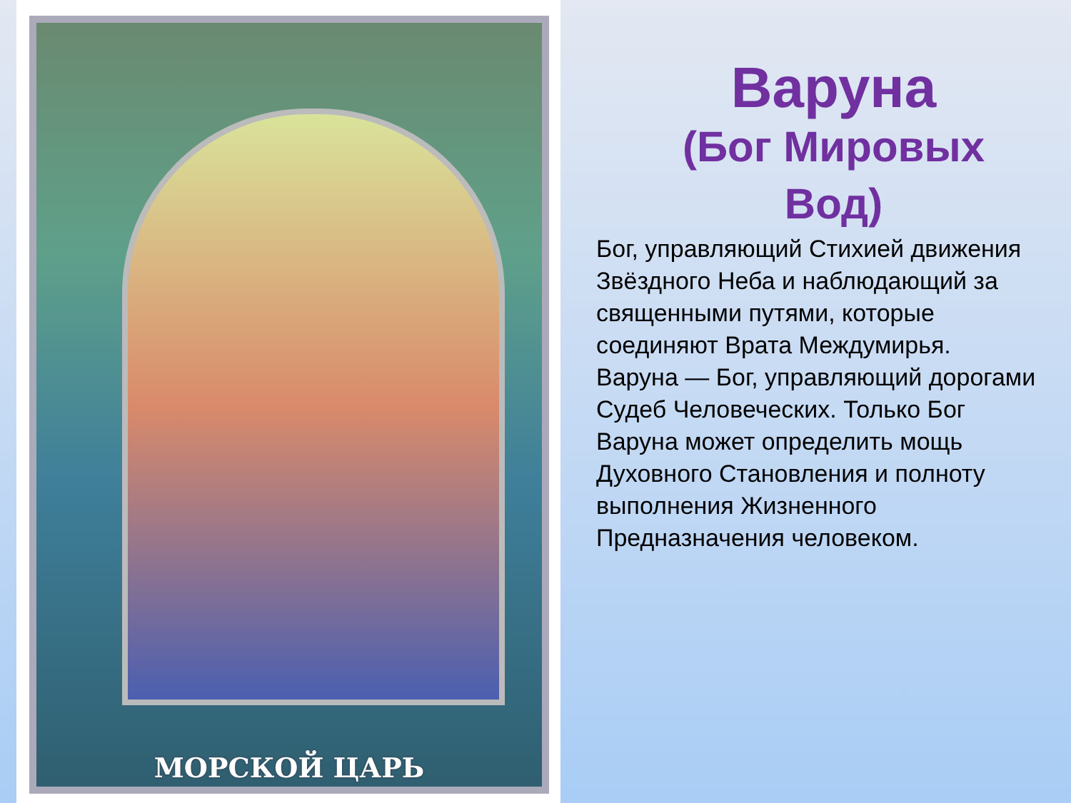МОРСКОЙ ЦАРЬ
Варуна
(Бог Мировых
Вод)
Бог, управляющий Стихией движения Звёздного Неба и наблюдающий за священными путями, которые соединяют Врата Междумирья.
Варуна — Бог, управляющий дорогами Судеб Человеческих. Только Бог Варуна может определить мощь Духовного Становления и полноту выполнения Жизненного Предназначения человеком.